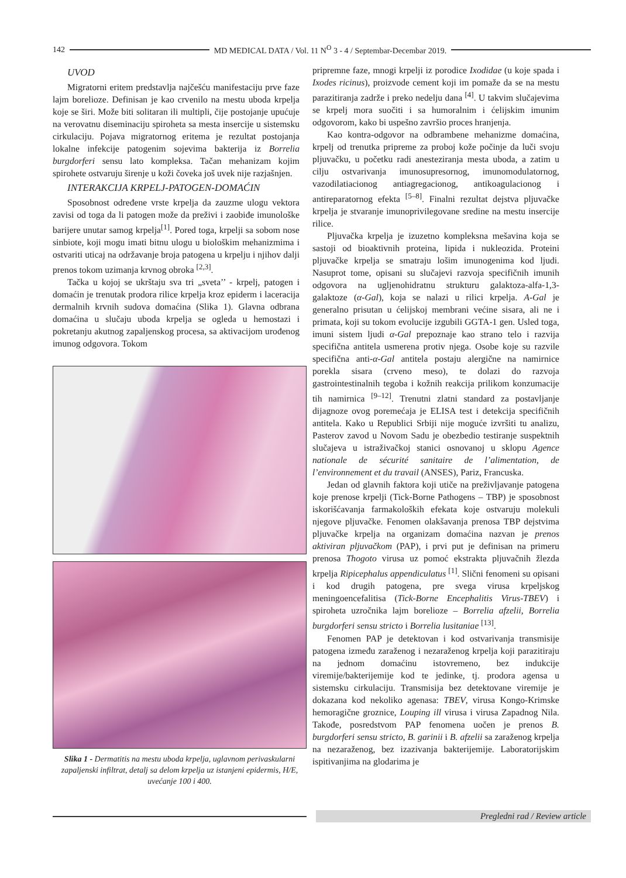142 MD MEDICAL DATA / Vol. 11 N<sup>O</sup> 3 - 4 / Septembar-Decembar 2019.
UVOD
Migratorni eritem predstavlja najčešću manifestaciju prve faze lajm borelioze. Definisan je kao crvenilo na mestu uboda krpelja koje se širi. Može biti solitaran ili multipli, čije postojanje upućuje na verovatnu diseminaciju spiroheta sa mesta insercije u sistemsku cirkulaciju. Pojava migratornog eritema je rezultat postojanja lokalne infekcije patogenim sojevima bakterija iz Borrelia burgdorferi sensu lato kompleksa. Tačan mehanizam kojim spirohete ostvaruju širenje u koži čoveka još uvek nije razjašnjen.
INTERAKCIJA KRPELJ-PATOGEN-DOMAĆIN
Sposobnost određene vrste krpelja da zauzme ulogu vektora zavisi od toga da li patogen može da preživi i zaobiđe imunološke barijere unutar samog krpelja<sup>[1]</sup>. Pored toga, krpelji sa sobom nose sinbiote, koji mogu imati bitnu ulogu u biološkim mehanizmima i ostvariti uticaj na održavanje broja patogena u krpelju i njihov dalji prenos tokom uzimanja krvnog obroka <sup>[2,3]</sup>.
Tačka u kojoj se ukrštaju sva tri „sveta’’ - krpelj, patogen i domaćin je trenutak prodora rilice krpelja kroz epiderm i laceracija dermalnih krvnih sudova domaćina (Slika 1). Glavna odbrana domaćina u slučaju uboda krpelja se ogleda u hemostazi i pokretanju akutnog zapaljenskog procesa, sa aktivacijom urođenog imunog odgovora. Tokom
Slika 1 - Dermatitis na mestu uboda krpelja, uglavnom perivaskularni zapaljenski infiltrat, detalj sa delom krpelja uz istanjeni epidermis, H/E, uvećanje 100 i 400.
pripremne faze, mnogi krpelji iz porodice Ixodidae (u koje spada i Ixodes ricinus), proizvode cement koji im pomaže da se na mestu parazitiranja zadrže i preko nedelju dana <sup>[4]</sup>. U takvim slučajevima se krpelj mora suočiti i sa humoralnim i ćelijskim imunim odgovorom, kako bi uspešno završio proces hranjenja.
Kao kontra-odgovor na odbrambene mehanizme domaćina, krpelj od trenutka pripreme za proboj kože počinje da luči svoju pljuvačku, u početku radi anesteziranja mesta uboda, a zatim u cilju ostvarivanja imunosupresornog, imunomodulatornog, vazodilatiacionog antiagregacionog, antikoagulacionog i antireparatornog efekta <sup>[5–8]</sup>. Finalni rezultat dejstva pljuvačke krpelja je stvaranje imunoprivilegovane sredine na mestu insercije rilice.
Pljuvačka krpelja je izuzetno kompleksna mešavina koja se sastoji od bioaktivnih proteina, lipida i nukleozida. Proteini pljuvačke krpelja se smatraju lošim imunogenima kod ljudi. Nasuprot tome, opisani su slučajevi razvoja specifičnih imunih odgovora na ugljenohidratnu strukturu galaktoza-alfa-1,3-galaktoze (α-Gal), koja se nalazi u rilici krpelja. A-Gal je generalno prisutan u ćelijskoj membrani većine sisara, ali ne i primata, koji su tokom evolucije izgubili GGTA-1 gen. Usled toga, imuni sistem ljudi α-Gal prepoznaje kao strano telo i razvija specifična antitela usmerena protiv njega. Osobe koje su razvile specifična anti-α-Gal antitela postaju alergične na namirnice porekla sisara (crveno meso), te dolazi do razvoja gastrointestinalnih tegoba i kožnih reakcija prilikom konzumacije tih namirnica <sup>[9–12]</sup>. Trenutni zlatni standard za postavljanje dijagnoze ovog poremećaja je ELISA test i detekcija specifičnih antitela. Kako u Republici Srbiji nije moguće izvršiti tu analizu, Pasterov zavod u Novom Sadu je obezbedio testiranje suspektnih slučajeva u istraživačkoj stanici osnovanoj u sklopu Agence nationale de sécurité sanitaire de l’alimentation, de l’environnement et du travail (ANSES), Pariz, Francuska.
Jedan od glavnih faktora koji utiče na preživljavanje patogena koje prenose krpelji (Tick-Borne Pathogens – TBP) je sposobnost iskorišćavanja farmakoloških efekata koje ostvaruju molekuli njegove pljuvačke. Fenomen olakšavanja prenosa TBP dejstvima pljuvačke krpelja na organizam domaćina nazvan je prenos aktiviran pljuvačkom (PAP), i prvi put je definisan na primeru prenosa Thogoto virusa uz pomoć ekstrakta pljuvačnih žlezda krpelja Ripicephalus appendiculatus <sup>[1]</sup>. Slični fenomeni su opisani i kod drugih patogena, pre svega virusa krpeljskog meningoencefalitisa (Tick-Borne Encephalitis Virus-TBEV) i spiroheta uzročnika lajm borelioze – Borrelia afzelii, Borrelia burgdorferi sensu stricto i Borrelia lusitaniae <sup>[13]</sup>.
Fenomen PAP je detektovan i kod ostvarivanja transmisije patogena između zaraženog i nezaraženog krpelja koji parazitiraju na jednom domaćinu istovremeno, bez indukcije viremije/bakterijemije kod te jedinke, tj. prodora agensa u sistemsku cirkulaciju. Transmisija bez detektovane viremije je dokazana kod nekoliko agenasa: TBEV, virusa Kongo-Krimske hemoragične groznice, Louping ill virusa i virusa Zapadnog Nila. Takođe, posredstvom PAP fenomena uočen je prenos B. burgdorferi sensu stricto, B. garinii i B. afzelii sa zaraženog krpelja na nezaraženog, bez izazivanja bakterijemije. Laboratorijskim ispitivanjima na glodarima je
Pregledni rad / Review article